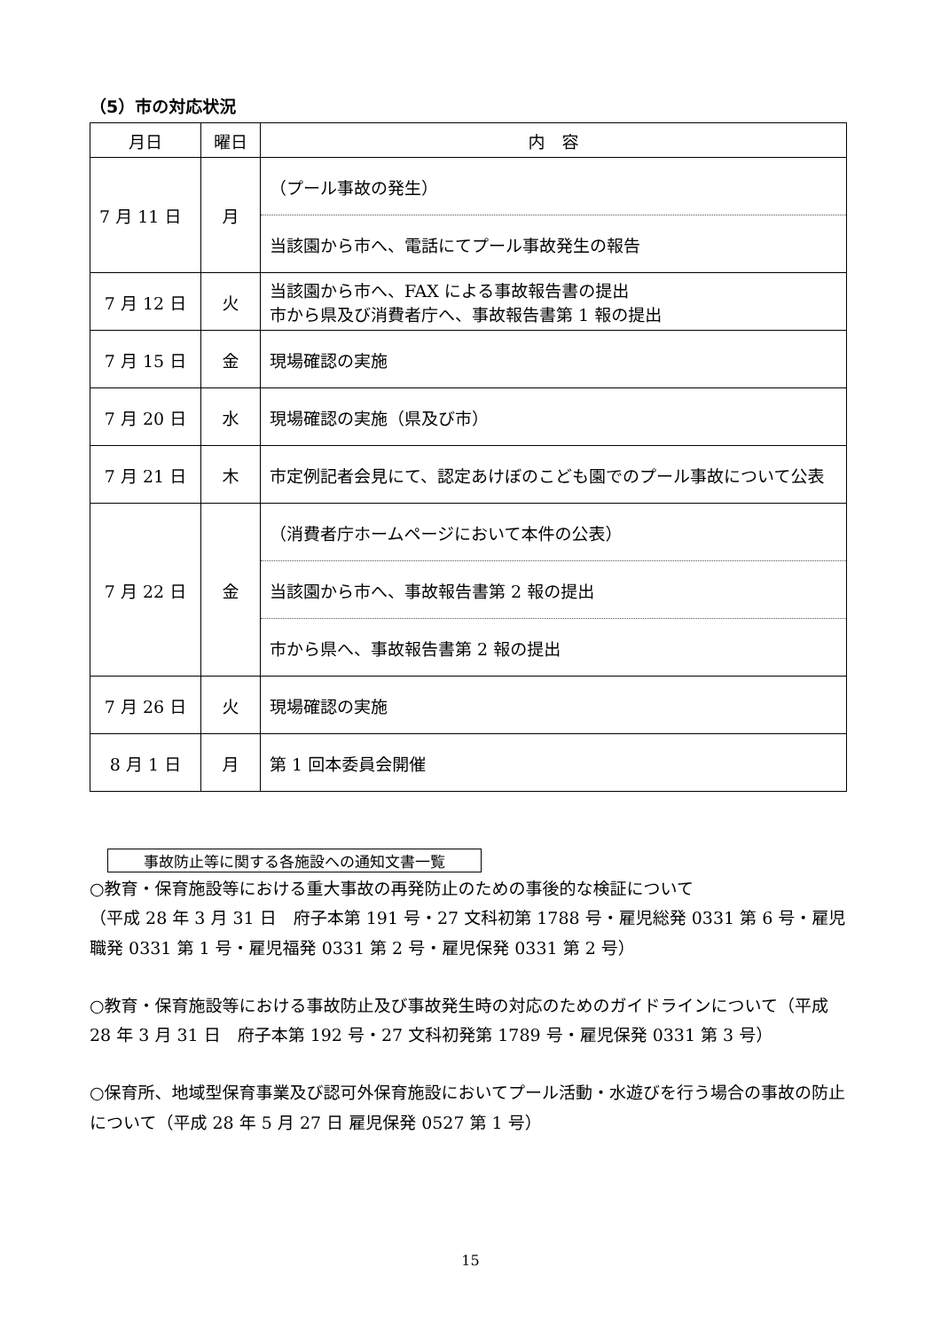（5）市の対応状況
| 月日 | 曜日 | 内 容 |
| --- | --- | --- |
| 7 月 11 日 | 月 | （プール事故の発生） |
| | | 当該園から市へ、電話にてプール事故発生の報告 |
| 7 月 12 日 | 火 | 当該園から市へ、FAX による事故報告書の提出 市から県及び消費者庁へ、事故報告書第 1 報の提出 |
| 7 月 15 日 | 金 | 現場確認の実施 |
| 7 月 20 日 | 水 | 現場確認の実施（県及び市） |
| 7 月 21 日 | 木 | 市定例記者会見にて、認定あけぼのこども園でのプール事故について公表 |
| 7 月 22 日 | 金 | （消費者庁ホームページにおいて本件の公表） |
| | | 当該園から市へ、事故報告書第 2 報の提出 |
| | | 市から県へ、事故報告書第 2 報の提出 |
| 7 月 26 日 | 火 | 現場確認の実施 |
| 8 月 1 日 | 月 | 第 1 回本委員会開催 |
事故防止等に関する各施設への通知文書一覧
○教育・保育施設等における重大事故の再発防止のための事後的な検証について
（平成 28 年 3 月 31 日　府子本第 191 号・27 文科初第 1788 号・雇児総発 0331 第 6 号・雇児職発 0331 第 1 号・雇児福発 0331 第 2 号・雇児保発 0331 第 2 号）
○教育・保育施設等における事故防止及び事故発生時の対応のためのガイドラインについて（平成 28 年 3 月 31 日　府子本第 192 号・27 文科初発第 1789 号・雇児保発 0331 第 3 号）
○保育所、地域型保育事業及び認可外保育施設においてプール活動・水遊びを行う場合の事故の防止について（平成 28 年 5 月 27 日 雇児保発 0527 第 1 号）
15